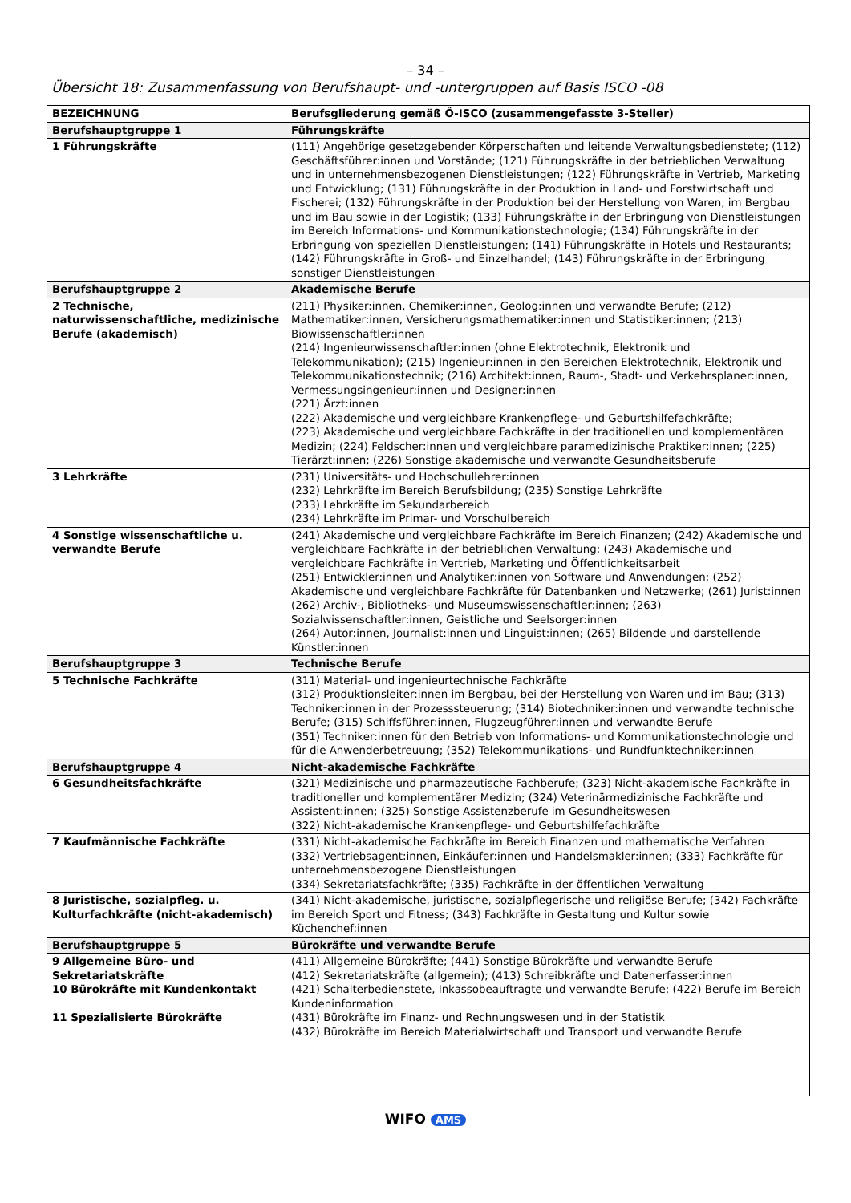– 34 –
Übersicht 18: Zusammenfassung von Berufshaupt- und -untergruppen auf Basis ISCO -08
| BEZEICHNUNG | Berufsgliederung gemäß Ö-ISCO (zusammengefasste 3-Steller) |
| --- | --- |
| Berufshauptgruppe 1 | Führungskräfte |
| 1 Führungskräfte | (111) Angehörige gesetzgebender Körperschaften und leitende Verwaltungsbedienstete; (112) Geschäftsführer:innen und Vorstände; (121) Führungskräfte in der betrieblichen Verwaltung und in unternehmensbezogenen Dienstleistungen; (122) Führungskräfte in Vertrieb, Marketing und Entwicklung; (131) Führungskräfte in der Produktion in Land- und Forstwirtschaft und Fischerei; (132) Führungskräfte in der Produktion bei der Herstellung von Waren, im Bergbau und im Bau sowie in der Logistik; (133) Führungskräfte in der Erbringung von Dienstleistungen im Bereich Informations- und Kommunikationstechnologie; (134) Führungskräfte in der Erbringung von speziellen Dienstleistungen; (141) Führungskräfte in Hotels und Restaurants; (142) Führungskräfte in Groß- und Einzelhandel; (143) Führungskräfte in der Erbringung sonstiger Dienstleistungen |
| Berufshauptgruppe 2 | Akademische Berufe |
| 2 Technische, naturwissenschaftliche, medizinische Berufe (akademisch) | (211) Physiker:innen, Chemiker:innen, Geolog:innen und verwandte Berufe; (212) Mathematiker:innen, Versicherungsmathematiker:innen und Statistiker:innen; (213) Biowissenschaftler:innen (214) Ingenieurwissenschaftler:innen (ohne Elektrotechnik, Elektronik und Telekommunikation); (215) Ingenieur:innen in den Bereichen Elektrotechnik, Elektronik und Telekommunikationstechnik; (216) Architekt:innen, Raum-, Stadt- und Verkehrsplaner:innen, Vermessungsingenieur:innen und Designer:innen (221) Ärzt:innen (222) Akademische und vergleichbare Krankenpflege- und Geburtshilfefachkräfte; (223) Akademische und vergleichbare Fachkräfte in der traditionellen und komplementären Medizin; (224) Feldscher:innen und vergleichbare paramedizinische Praktiker:innen; (225) Tierärzt:innen; (226) Sonstige akademische und verwandte Gesundheitsberufe |
| 3 Lehrkräfte | (231) Universitäts- und Hochschullehrer:innen (232) Lehrkräfte im Bereich Berufsbildung; (235) Sonstige Lehrkräfte (233) Lehrkräfte im Sekundarbereich (234) Lehrkräfte im Primar- und Vorschulbereich |
| 4 Sonstige wissenschaftliche u. verwandte Berufe | (241) Akademische und vergleichbare Fachkräfte im Bereich Finanzen; (242) Akademische und vergleichbare Fachkräfte in der betrieblichen Verwaltung; (243) Akademische und vergleichbare Fachkräfte in Vertrieb, Marketing und Öffentlichkeitsarbeit (251) Entwickler:innen und Analytiker:innen von Software und Anwendungen; (252) Akademische und vergleichbare Fachkräfte für Datenbanken und Netzwerke; (261) Jurist:innen (262) Archiv-, Bibliotheks- und Museumswissenschaftler:innen; (263) Sozialwissenschaftler:innen, Geistliche und Seelsorger:innen (264) Autor:innen, Journalist:innen und Linguist:innen; (265) Bildende und darstellende Künstler:innen |
| Berufshauptgruppe 3 | Technische Berufe |
| 5 Technische Fachkräfte | (311) Material- und ingenieurtechnische Fachkräfte (312) Produktionsleiter:innen im Bergbau, bei der Herstellung von Waren und im Bau; (313) Techniker:innen in der Prozesssteuerung; (314) Biotechniker:innen und verwandte technische Berufe; (315) Schiffsführer:innen, Flugzeugführer:innen und verwandte Berufe (351) Techniker:innen für den Betrieb von Informations- und Kommunikationstechnologie und für die Anwenderbetreuung; (352) Telekommunikations- und Rundfunktechniker:innen |
| Berufshauptgruppe 4 | Nicht-akademische Fachkräfte |
| 6 Gesundheitsfachkräfte | (321) Medizinische und pharmazeutische Fachberufe; (323) Nicht-akademische Fachkräfte in traditioneller und komplementärer Medizin; (324) Veterinärmedizinische Fachkräfte und Assistent:innen; (325) Sonstige Assistenzberufe im Gesundheitswesen (322) Nicht-akademische Krankenpflege- und Geburtshilfefachkräfte |
| 7 Kaufmännische Fachkräfte | (331) Nicht-akademische Fachkräfte im Bereich Finanzen und mathematische Verfahren (332) Vertriebsagent:innen, Einkäufer:innen und Handelsmakler:innen; (333) Fachkräfte für unternehmensbezogene Dienstleistungen (334) Sekretariatsfachkräfte; (335) Fachkräfte in der öffentlichen Verwaltung |
| 8 Juristische, sozialpfleg. u. Kulturfachkräfte (nicht-akademisch) | (341) Nicht-akademische, juristische, sozialpflegerische und religiöse Berufe; (342) Fachkräfte im Bereich Sport und Fitness; (343) Fachkräfte in Gestaltung und Kultur sowie Küchenchef:innen |
| Berufshauptgruppe 5 | Bürokräfte und verwandte Berufe |
| 9 Allgemeine Büro- und Sekretariatskräfte 10 Bürokräfte mit Kundenkontakt 11 Spezialisierte Bürokräfte | (411) Allgemeine Bürokräfte; (441) Sonstige Bürokräfte und verwandte Berufe (412) Sekretariatskräfte (allgemein); (413) Schreibkräfte und Datenerfasser:innen (421) Schalterbedienstete, Inkassobeauftragte und verwandte Berufe; (422) Berufe im Bereich Kundeninformation (431) Bürokräfte im Finanz- und Rechnungswesen und in der Statistik (432) Bürokräfte im Bereich Materialwirtschaft und Transport und verwandte Berufe |
WIFO AMS